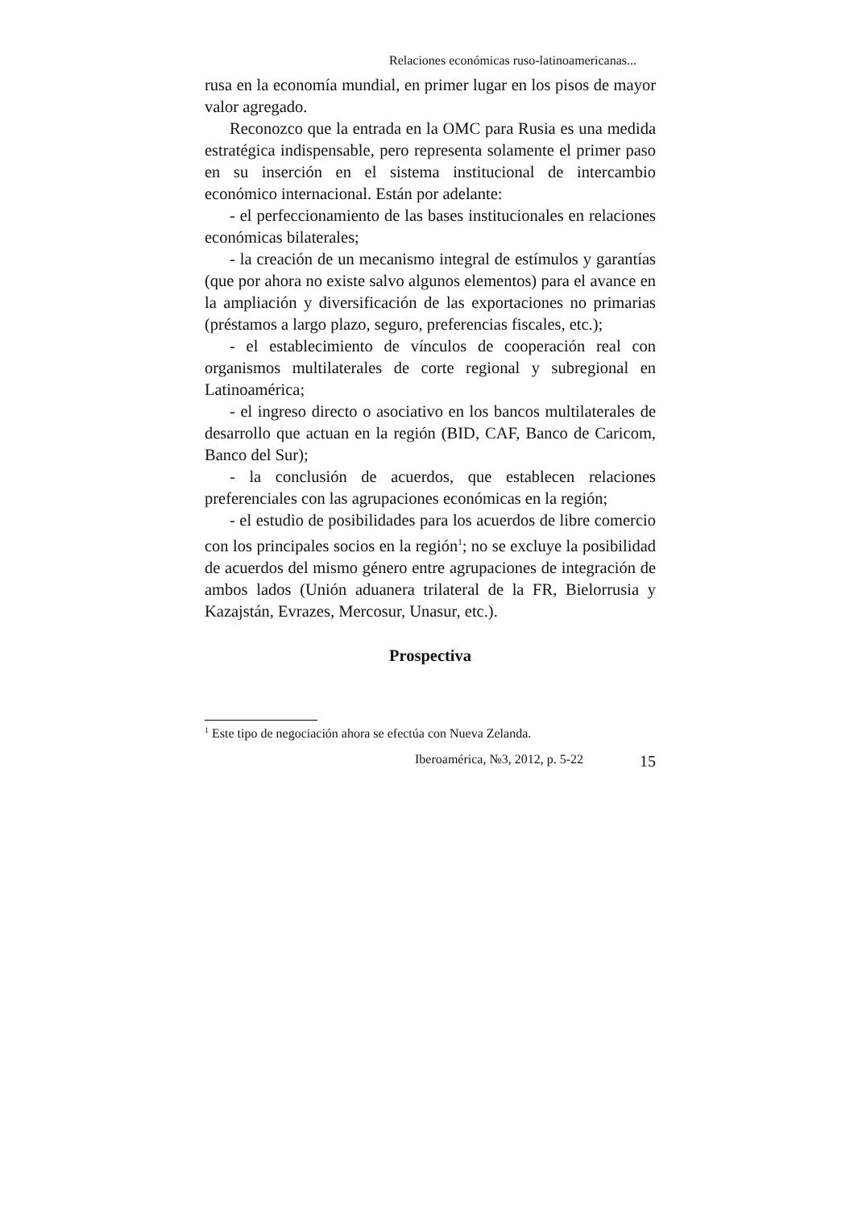Relaciones económicas ruso-latinoamericanas...
rusa en la economía mundial, en primer lugar en los pisos de mayor valor agregado.
Reconozco que la entrada en la OMC para Rusia es una medida estratégica indispensable, pero representa solamente el primer paso en su inserción en el sistema institucional de intercambio económico internacional. Están por adelante:
- el perfeccionamiento de las bases institucionales en relaciones económicas bilaterales;
- la creación de un mecanismo integral de estímulos y garantías (que por ahora no existe salvo algunos elementos) para el avance en la ampliación y diversificación de las exportaciones no primarias (préstamos a largo plazo, seguro, preferencias fiscales, etc.);
- el establecimiento de vínculos de cooperación real con organismos multilaterales de corte regional y subregional en Latinoamérica;
- el ingreso directo o asociativo en los bancos multilaterales de desarrollo que actuan en la región (BID, CAF, Banco de Caricom, Banco del Sur);
- la conclusión de acuerdos, que establecen relaciones preferenciales con las agrupaciones económicas en la región;
- el estudio de posibilidades para los acuerdos de libre comercio con los principales socios en la región<sup>1</sup>; no se excluye la posibilidad de acuerdos del mismo género entre agrupaciones de integración de ambos lados (Unión aduanera trilateral de la FR, Bielorrusia y Kazajstán, Evrazes, Mercosur, Unasur, etc.).
Prospectiva
<sup>1</sup> Este tipo de negociación ahora se efectúa con Nueva Zelanda.
Iberoamérica, №3, 2012, p. 5-22 15